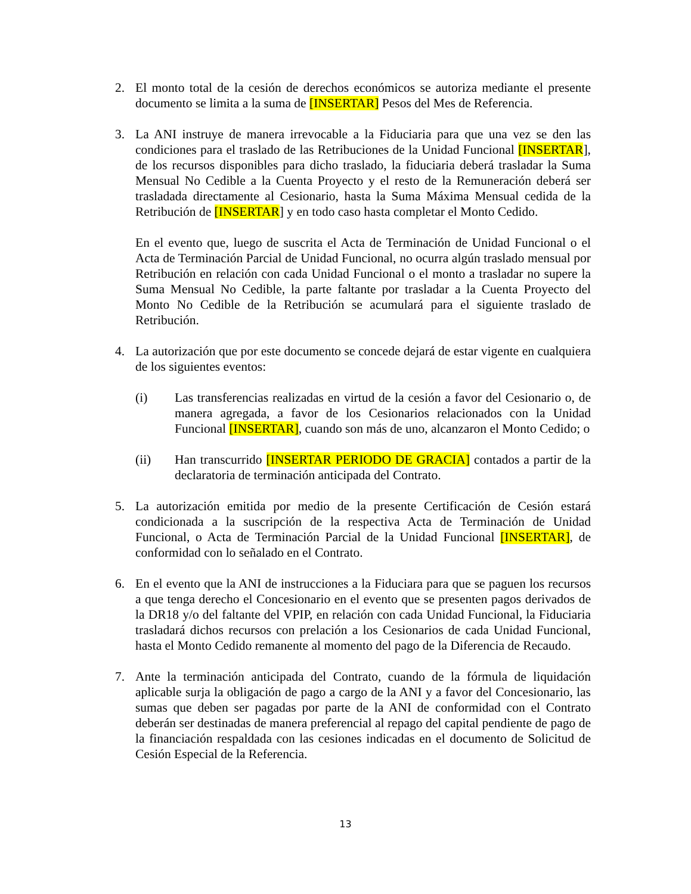2. El monto total de la cesión de derechos económicos se autoriza mediante el presente documento se limita a la suma de [INSERTAR] Pesos del Mes de Referencia.
3. La ANI instruye de manera irrevocable a la Fiduciaria para que una vez se den las condiciones para el traslado de las Retribuciones de la Unidad Funcional [INSERTAR], de los recursos disponibles para dicho traslado, la fiduciaria deberá trasladar la Suma Mensual No Cedible a la Cuenta Proyecto y el resto de la Remuneración deberá ser trasladada directamente al Cesionario, hasta la Suma Máxima Mensual cedida de la Retribución de [INSERTAR] y en todo caso hasta completar el Monto Cedido.
En el evento que, luego de suscrita el Acta de Terminación de Unidad Funcional o el Acta de Terminación Parcial de Unidad Funcional, no ocurra algún traslado mensual por Retribución en relación con cada Unidad Funcional o el monto a trasladar no supere la Suma Mensual No Cedible, la parte faltante por trasladar a la Cuenta Proyecto del Monto No Cedible de la Retribución se acumulará para el siguiente traslado de Retribución.
4. La autorización que por este documento se concede dejará de estar vigente en cualquiera de los siguientes eventos:
(i) Las transferencias realizadas en virtud de la cesión a favor del Cesionario o, de manera agregada, a favor de los Cesionarios relacionados con la Unidad Funcional [INSERTAR], cuando son más de uno, alcanzaron el Monto Cedido; o
(ii) Han transcurrido [INSERTAR PERIODO DE GRACIA] contados a partir de la declaratoria de terminación anticipada del Contrato.
5. La autorización emitida por medio de la presente Certificación de Cesión estará condicionada a la suscripción de la respectiva Acta de Terminación de Unidad Funcional, o Acta de Terminación Parcial de la Unidad Funcional [INSERTAR], de conformidad con lo señalado en el Contrato.
6. En el evento que la ANI de instrucciones a la Fiduciara para que se paguen los recursos a que tenga derecho el Concesionario en el evento que se presenten pagos derivados de la DR18 y/o del faltante del VPIP, en relación con cada Unidad Funcional, la Fiduciaria trasladará dichos recursos con prelación a los Cesionarios de cada Unidad Funcional, hasta el Monto Cedido remanente al momento del pago de la Diferencia de Recaudo.
7. Ante la terminación anticipada del Contrato, cuando de la fórmula de liquidación aplicable surja la obligación de pago a cargo de la ANI y a favor del Concesionario, las sumas que deben ser pagadas por parte de la ANI de conformidad con el Contrato deberán ser destinadas de manera preferencial al repago del capital pendiente de pago de la financiación respaldada con las cesiones indicadas en el documento de Solicitud de Cesión Especial de la Referencia.
13